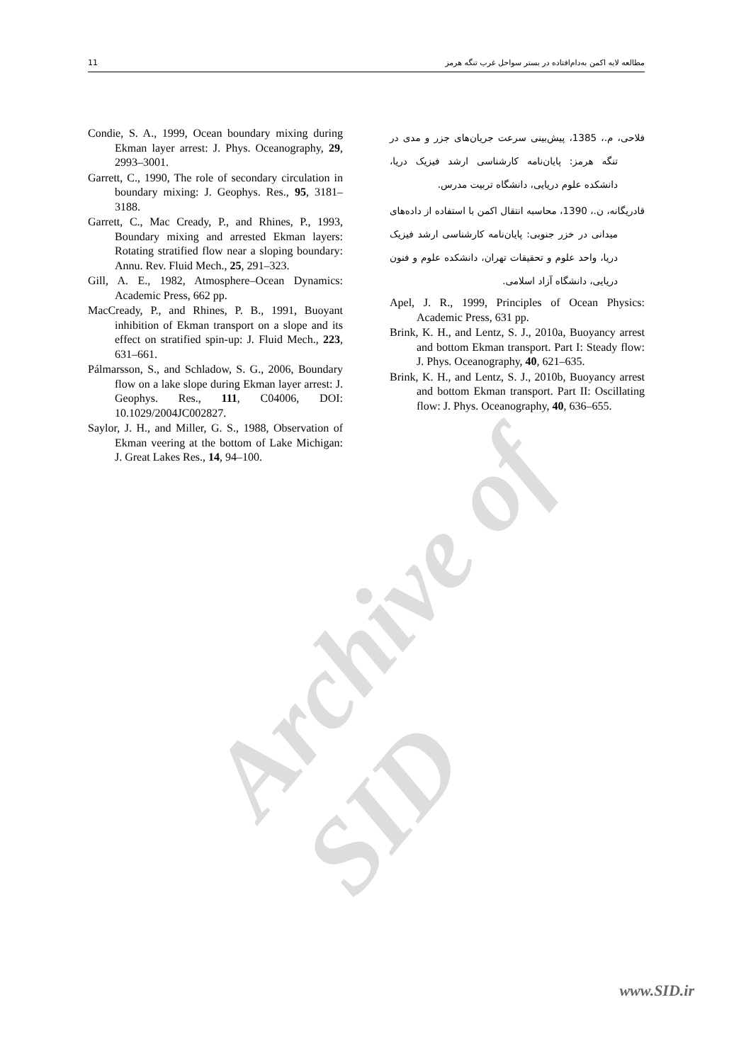11 مطالعه لایه اکمن به‌دام‌افتاده در بستر سواحل غرب تنگه هرمز
Archive of SID
فلاحی، م.، 1385، پیش‌بینی سرعت جریان‌های جزر و مدی در تنگه هرمز: پایان‌نامه کارشناسی ارشد فیزیک دریا، دانشکده علوم دریایی، دانشگاه تربیت مدرس.
قادریگانه، ن.، 1390، محاسبه انتقال اکمن با استفاده از داده‌های میدانی در خزر جنوبی: پایان‌نامه کارشناسی ارشد فیزیک دریا، واحد علوم و تحقیقات تهران، دانشکده علوم و فنون دریایی، دانشگاه آزاد اسلامی.
Apel, J. R., 1999, Principles of Ocean Physics: Academic Press, 631 pp.
Brink, K. H., and Lentz, S. J., 2010a, Buoyancy arrest and bottom Ekman transport. Part I: Steady flow: J. Phys. Oceanography, 40, 621–635.
Brink, K. H., and Lentz, S. J., 2010b, Buoyancy arrest and bottom Ekman transport. Part II: Oscillating flow: J. Phys. Oceanography, 40, 636–655.
Condie, S. A., 1999, Ocean boundary mixing during Ekman layer arrest: J. Phys. Oceanography, 29, 2993–3001.
Garrett, C., 1990, The role of secondary circulation in boundary mixing: J. Geophys. Res., 95, 3181–3188.
Garrett, C., Mac Cready, P., and Rhines, P., 1993, Boundary mixing and arrested Ekman layers: Rotating stratified flow near a sloping boundary: Annu. Rev. Fluid Mech., 25, 291–323.
Gill, A. E., 1982, Atmosphere–Ocean Dynamics: Academic Press, 662 pp.
MacCready, P., and Rhines, P. B., 1991, Buoyant inhibition of Ekman transport on a slope and its effect on stratified spin-up: J. Fluid Mech., 223, 631–661.
Pálmarsson, S., and Schladow, S. G., 2006, Boundary flow on a lake slope during Ekman layer arrest: J. Geophys. Res., 111, C04006, DOI: 10.1029/2004JC002827.
Saylor, J. H., and Miller, G. S., 1988, Observation of Ekman veering at the bottom of Lake Michigan: J. Great Lakes Res., 14, 94–100.
www.SID.ir